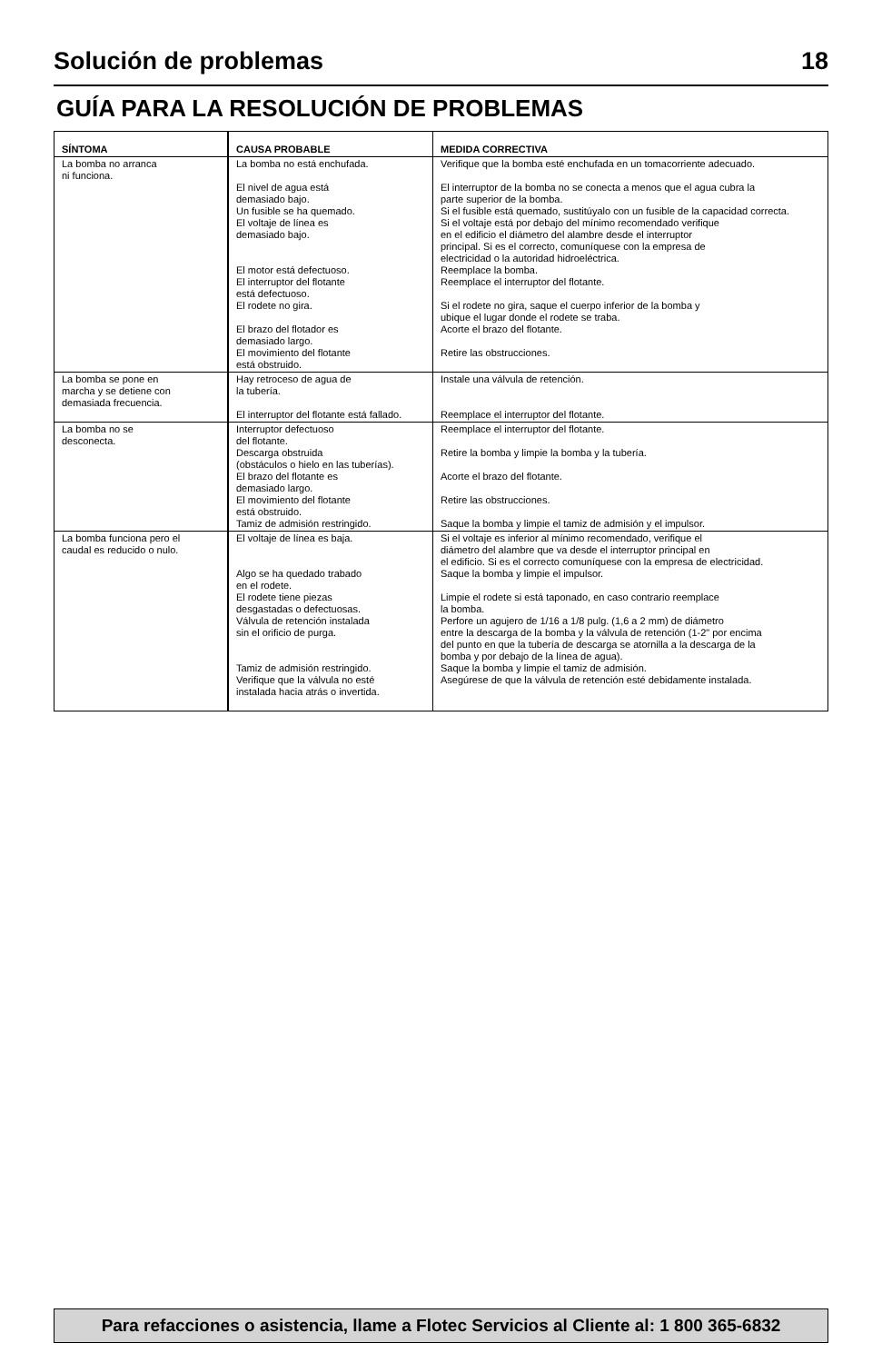Solución de problemas 18
GUÍA PARA LA RESOLUCIÓN DE PROBLEMAS
| SÍNTOMA | CAUSA PROBABLE | MEDIDA CORRECTIVA |
| --- | --- | --- |
| La bomba no arranca ni funciona. | La bomba no está enchufada. El nivel de agua está demasiado bajo. Un fusible se ha quemado. El voltaje de línea es demasiado bajo. El motor está defectuoso. El interruptor del flotante está defectuoso. El rodete no gira. El brazo del flotador es demasiado largo. El movimiento del flotante está obstruido. | Verifique que la bomba esté enchufada en un tomacorriente adecuado. El interruptor de la bomba no se conecta a menos que el agua cubra la parte superior de la bomba. Si el fusible está quemado, sustitúyalo con un fusible de la capacidad correcta. Si el voltaje está por debajo del mínimo recomendado verifique en el edificio el diámetro del alambre desde el interruptor principal. Si es el correcto, comuníquese con la empresa de electricidad o la autoridad hidroeléctrica. Reemplace la bomba. Reemplace el interruptor del flotante. Si el rodete no gira, saque el cuerpo inferior de la bomba y ubique el lugar donde el rodete se traba. Acorte el brazo del flotante. Retire las obstrucciones. |
| La bomba se pone en marcha y se detiene con demasiada frecuencia. | Hay retroceso de agua de la tubería. El interruptor del flotante está fallado. | Instale una válvula de retención. Reemplace el interruptor del flotante. |
| La bomba no se desconecta. | Interruptor defectuoso del flotante. Descarga obstruida (obstáculos o hielo en las tuberías). El brazo del flotante es demasiado largo. El movimiento del flotante está obstruido. Tamiz de admisión restringido. | Reemplace el interruptor del flotante. Retire la bomba y limpie la bomba y la tubería. Acorte el brazo del flotante. Retire las obstrucciones. Saque la bomba y limpie el tamiz de admisión y el impulsor. |
| La bomba funciona pero el caudal es reducido o nulo. | El voltaje de línea es baja. Algo se ha quedado trabado en el rodete. El rodete tiene piezas desgastadas o defectuosas. Válvula de retención instalada sin el orificio de purga. Tamiz de admisión restringido. Verifique que la válvula no esté instalada hacia atrás o invertida. | Si el voltaje es inferior al mínimo recomendado, verifique el diámetro del alambre que va desde el interruptor principal en el edificio. Si es el correcto comuníquese con la empresa de electricidad. Saque la bomba y limpie el impulsor. Limpie el rodete si está taponado, en caso contrario reemplace la bomba. Perfore un agujero de 1/16 a 1/8 pulg. (1,6 a 2 mm) de diámetro entre la descarga de la bomba y la válvula de retención (1-2" por encima del punto en que la tubería de descarga se atornilla a la descarga de la bomba y por debajo de la línea de agua). Saque la bomba y limpie el tamiz de admisión. Asegúrese de que la válvula de retención esté debidamente instalada. |
Para refacciones o asistencia, llame a Flotec Servicios al Cliente al: 1 800 365-6832